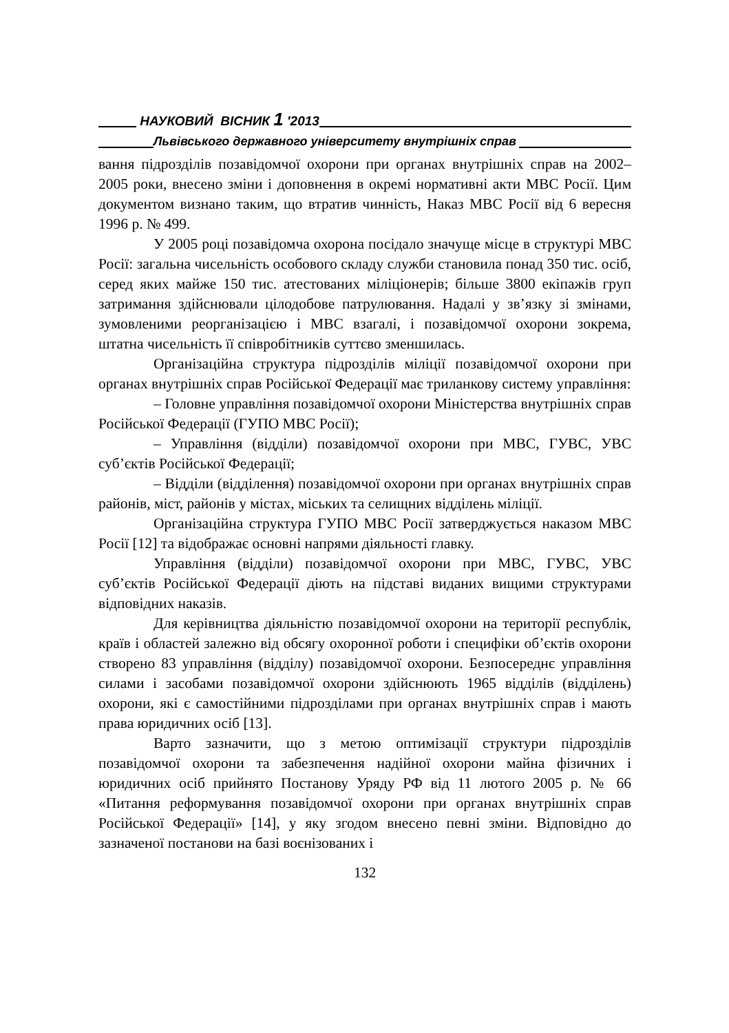НАУКОВИЙ ВІСНИК 1 ′2013
Львівського державного університету внутрішніх справ
вання підрозділів позавідомчої охорони при органах внутрішніх справ на 2002–2005 роки, внесено зміни і доповнення в окремі нормативні акти МВС Росії. Цим документом визнано таким, що втратив чинність, Наказ МВС Росії від 6 вересня 1996 р. № 499.
У 2005 році позавідомча охорона посідало значуще місце в структурі МВС Росії: загальна чисельність особового складу служби становила понад 350 тис. осіб, серед яких майже 150 тис. атестованих міліціонерів; більше 3800 екіпажів груп затримання здійснювали цілодобове патрулювання. Надалі у зв’язку зі змінами, зумовленими реорганізацією і МВС взагалі, і позавідомчої охорони зокрема, штатна чисельність її співробітників суттєво зменшилась.
Організаційна структура підрозділів міліції позавідомчої охорони при органах внутрішніх справ Російської Федерації має триланкову систему управління:
– Головне управління позавідомчої охорони Міністерства внутрішніх справ Російської Федерації (ГУПО МВС Росії);
– Управління (відділи) позавідомчої охорони при МВС, ГУВС, УВС суб’єктів Російської Федерації;
– Відділи (відділення) позавідомчої охорони при органах внутрішніх справ районів, міст, районів у містах, міських та селищних відділень міліції.
Організаційна структура ГУПО МВС Росії затверджується наказом МВС Росії [12] та відображає основні напрями діяльності главку.
Управління (відділи) позавідомчої охорони при МВС, ГУВС, УВС суб’єктів Російської Федерації діють на підставі виданих вищими структурами відповідних наказів.
Для керівництва діяльністю позавідомчої охорони на території республік, країв і областей залежно від обсягу охоронної роботи і специфіки об’єктів охорони створено 83 управління (відділу) позавідомчої охорони. Безпосереднє управління силами і засобами позавідомчої охорони здійснюють 1965 відділів (відділень) охорони, які є самостійними підрозділами при органах внутрішніх справ і мають права юридичних осіб [13].
Варто зазначити, що з метою оптимізації структури підрозділів позавідомчої охорони та забезпечення надійної охорони майна фізичних і юридичних осіб прийнято Постанову Уряду РФ від 11 лютого 2005 р. № 66 «Питання реформування позавідомчої охорони при органах внутрішніх справ Російської Федерації» [14], у яку згодом внесено певні зміни. Відповідно до зазначеної постанови на базі воєнізованих і
132